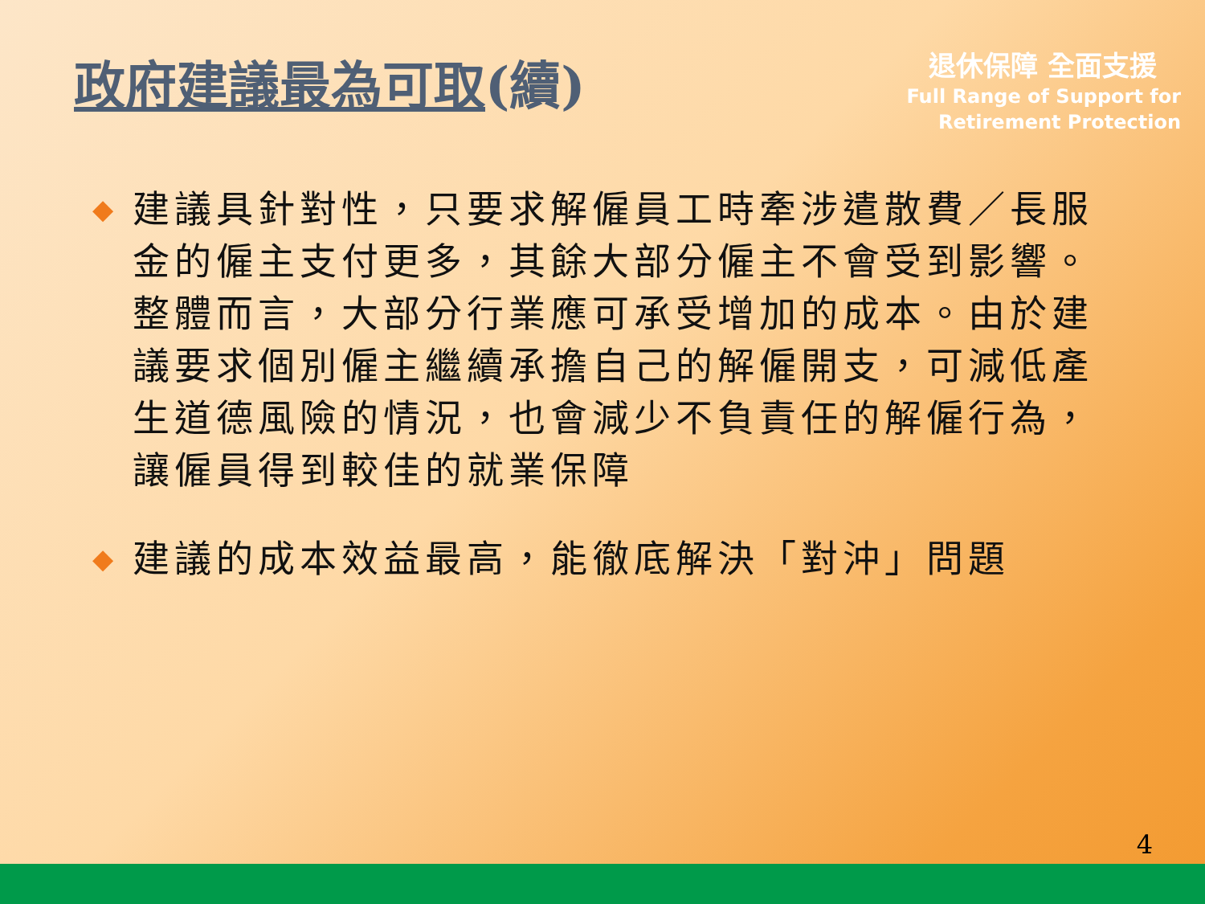政府建議最為可取(續)
退休保障 全面支援
Full Range of Support for
Retirement Protection
◆ 建議具針對性，只要求解僱員工時牽涉遣散費／長服金的僱主支付更多，其餘大部分僱主不會受到影響。整體而言，大部分行業應可承受增加的成本。由於建議要求個別僱主繼續承擔自己的解僱開支，可減低產生道德風險的情況，也會減少不負責任的解僱行為，讓僱員得到較佳的就業保障
◆ 建議的成本效益最高，能徹底解決「對沖」問題
4